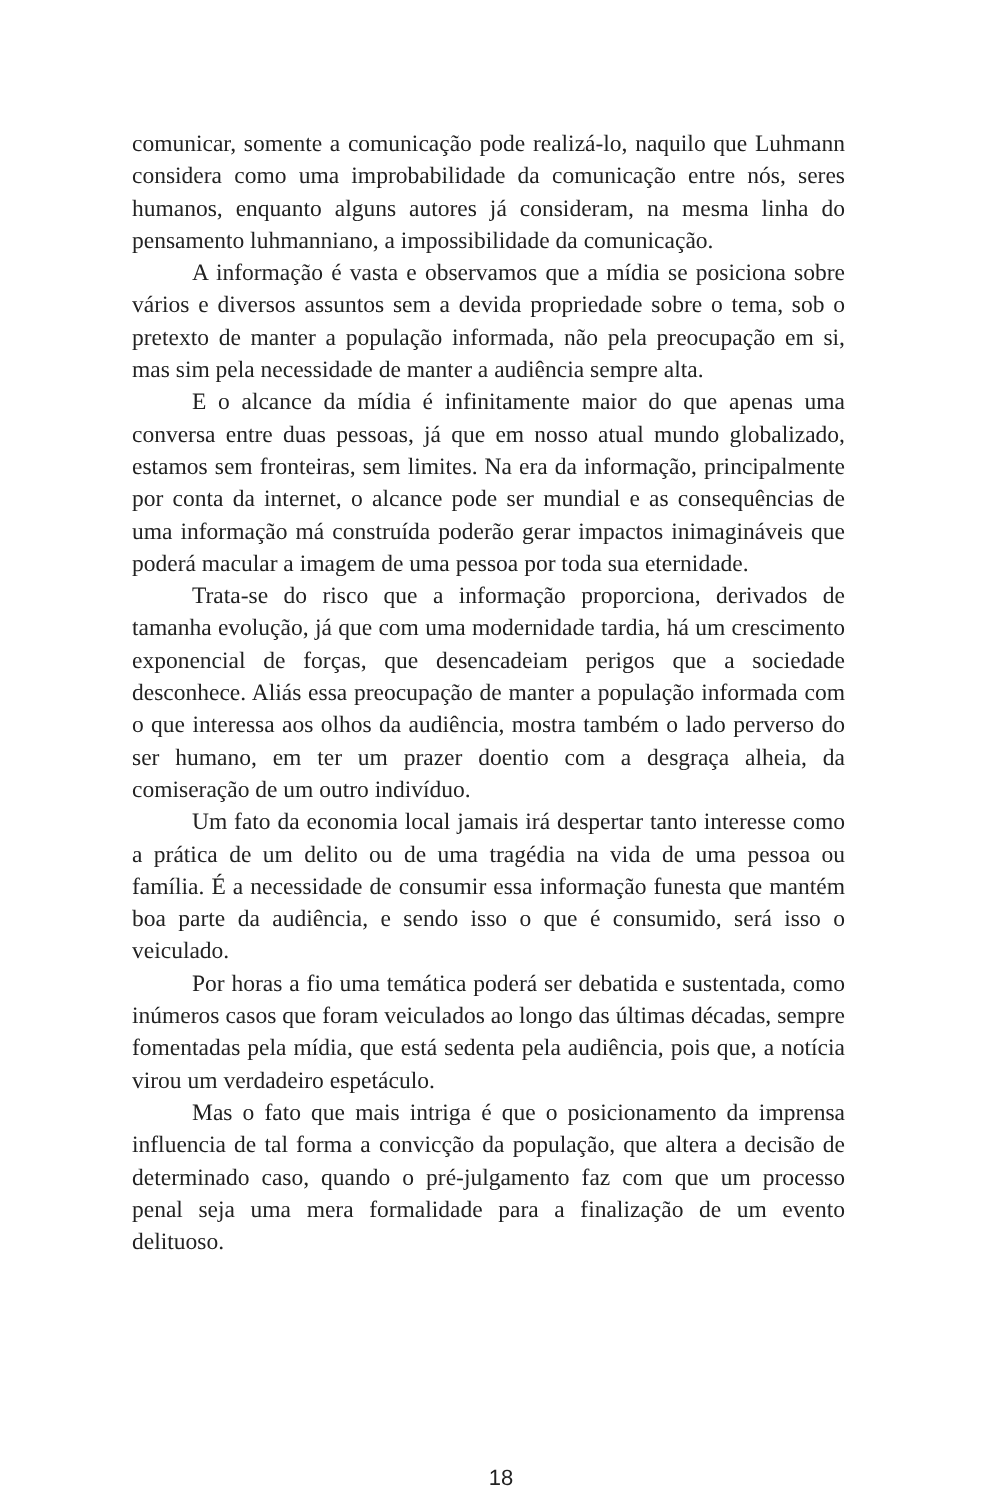comunicar, somente a comunicação pode realizá-lo, naquilo que Luhmann considera como uma improbabilidade da comunicação entre nós, seres humanos, enquanto alguns autores já consideram, na mesma linha do pensamento luhmanniano, a impossibilidade da comunicação.
A informação é vasta e observamos que a mídia se posiciona sobre vários e diversos assuntos sem a devida propriedade sobre o tema, sob o pretexto de manter a população informada, não pela preocupação em si, mas sim pela necessidade de manter a audiência sempre alta.
E o alcance da mídia é infinitamente maior do que apenas uma conversa entre duas pessoas, já que em nosso atual mundo globalizado, estamos sem fronteiras, sem limites. Na era da informação, principalmente por conta da internet, o alcance pode ser mundial e as consequências de uma informação má construída poderão gerar impactos inimagináveis que poderá macular a imagem de uma pessoa por toda sua eternidade.
Trata-se do risco que a informação proporciona, derivados de tamanha evolução, já que com uma modernidade tardia, há um crescimento exponencial de forças, que desencadeiam perigos que a sociedade desconhece. Aliás essa preocupação de manter a população informada com o que interessa aos olhos da audiência, mostra também o lado perverso do ser humano, em ter um prazer doentio com a desgraça alheia, da comiseração de um outro indivíduo.
Um fato da economia local jamais irá despertar tanto interesse como a prática de um delito ou de uma tragédia na vida de uma pessoa ou família. É a necessidade de consumir essa informação funesta que mantém boa parte da audiência, e sendo isso o que é consumido, será isso o veiculado.
Por horas a fio uma temática poderá ser debatida e sustentada, como inúmeros casos que foram veiculados ao longo das últimas décadas, sempre fomentadas pela mídia, que está sedenta pela audiência, pois que, a notícia virou um verdadeiro espetáculo.
Mas o fato que mais intriga é que o posicionamento da imprensa influencia de tal forma a convicção da população, que altera a decisão de determinado caso, quando o pré-julgamento faz com que um processo penal seja uma mera formalidade para a finalização de um evento delituoso.
18